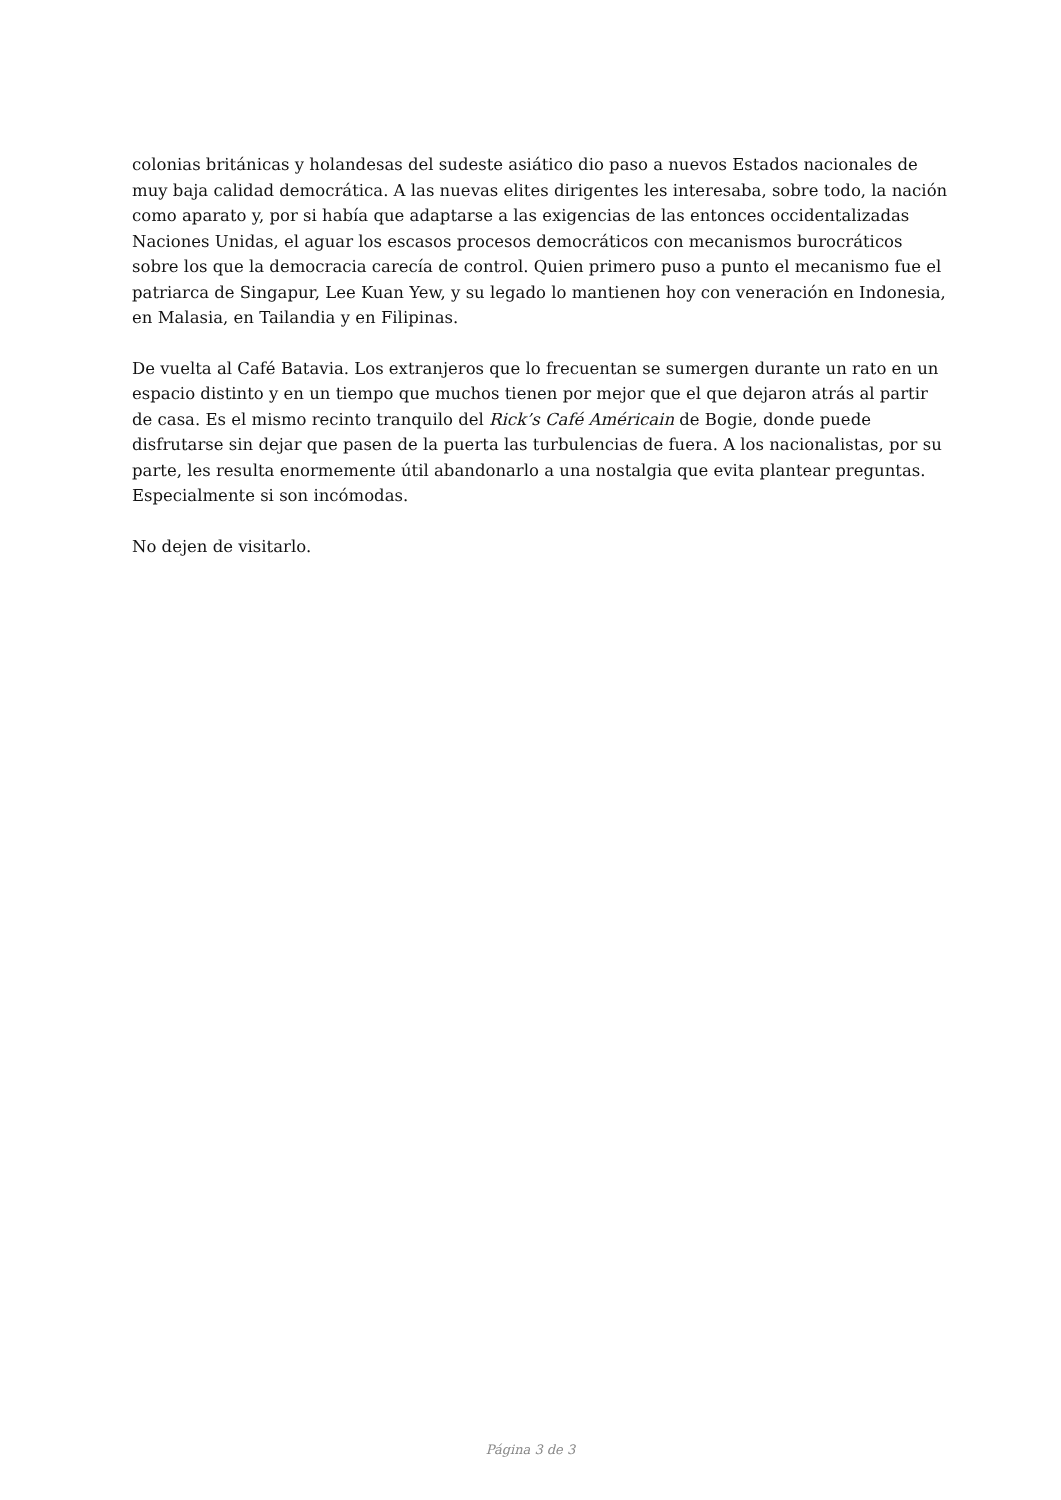colonias británicas y holandesas del sudeste asiático dio paso a nuevos Estados nacionales de muy baja calidad democrática. A las nuevas elites dirigentes les interesaba, sobre todo, la nación como aparato y, por si había que adaptarse a las exigencias de las entonces occidentalizadas Naciones Unidas, el aguar los escasos procesos democráticos con mecanismos burocráticos sobre los que la democracia carecía de control. Quien primero puso a punto el mecanismo fue el patriarca de Singapur, Lee Kuan Yew, y su legado lo mantienen hoy con veneración en Indonesia, en Malasia, en Tailandia y en Filipinas.
De vuelta al Café Batavia. Los extranjeros que lo frecuentan se sumergen durante un rato en un espacio distinto y en un tiempo que muchos tienen por mejor que el que dejaron atrás al partir de casa. Es el mismo recinto tranquilo del Rick’s Café Américain de Bogie, donde puede disfrutarse sin dejar que pasen de la puerta las turbulencias de fuera. A los nacionalistas, por su parte, les resulta enormemente útil abandonarlo a una nostalgia que evita plantear preguntas. Especialmente si son incómodas.
No dejen de visitarlo.
Página 3 de 3